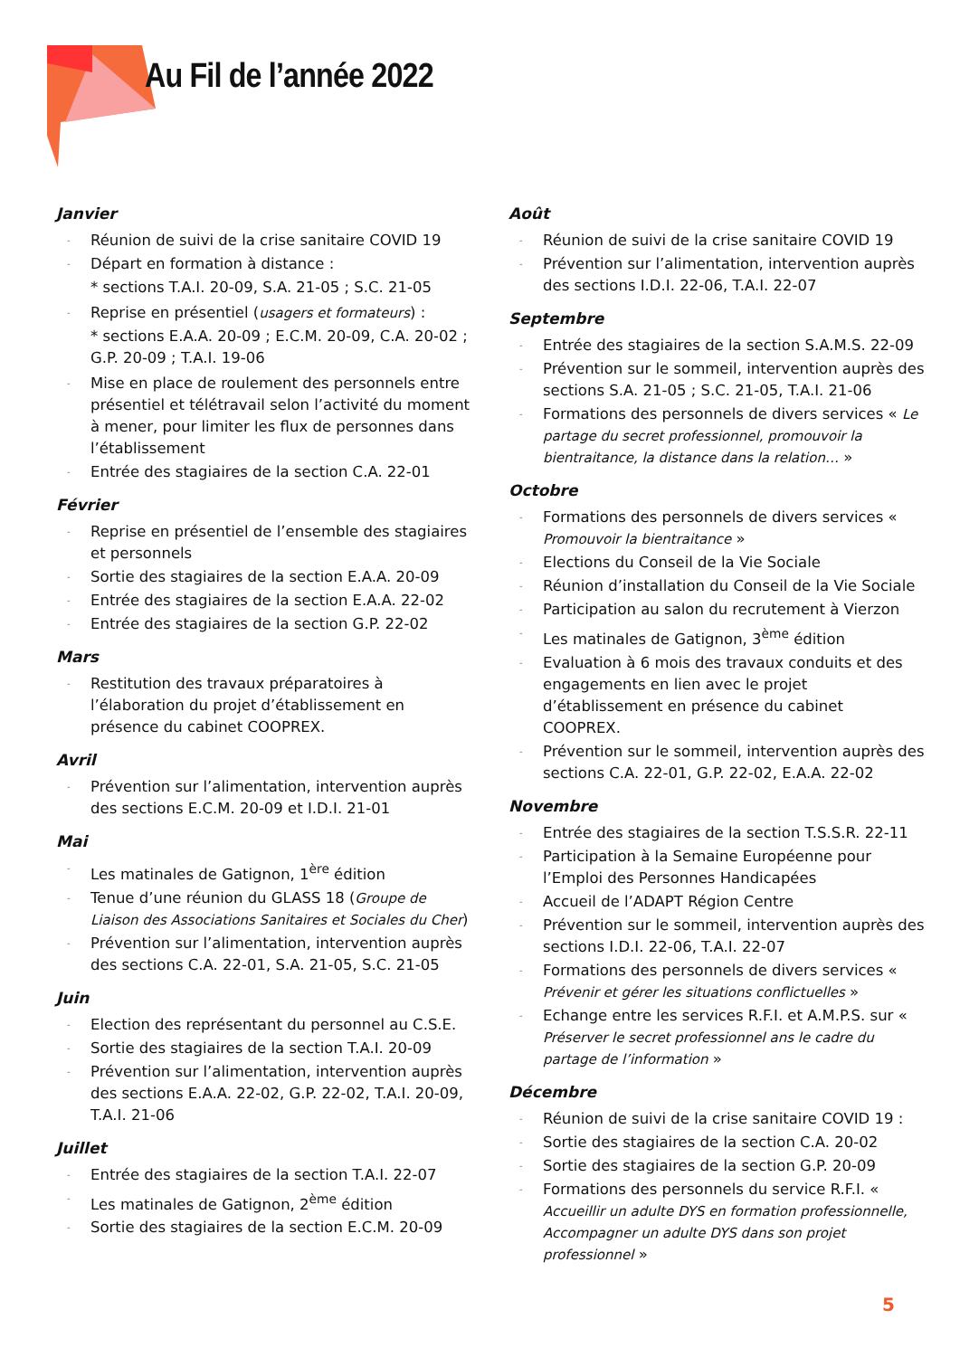Au Fil de l’année 2022
Janvier
Réunion de suivi de la crise sanitaire COVID 19
Départ en formation à distance :
* sections T.A.I. 20-09, S.A. 21-05 ; S.C. 21-05
Reprise en présentiel (usagers et formateurs) :
* sections E.A.A. 20-09 ; E.C.M. 20-09, C.A. 20-02 ; G.P. 20-09 ; T.A.I. 19-06
Mise en place de roulement des personnels entre présentiel et télétravail selon l’activité du moment à mener, pour limiter les flux de personnes dans l’établissement
Entrée des stagiaires de la section C.A. 22-01
Février
Reprise en présentiel de l’ensemble des stagiaires et personnels
Sortie des stagiaires de la section E.A.A. 20-09
Entrée des stagiaires de la section E.A.A. 22-02
Entrée des stagiaires de la section G.P. 22-02
Mars
Restitution des travaux préparatoires à l’élaboration du projet d’établissement en présence du cabinet COOPREX.
Avril
Prévention sur l’alimentation, intervention auprès des sections E.C.M. 20-09 et I.D.I. 21-01
Mai
Les matinales de Gatignon, 1<sup>ère</sup> édition
Tenue d’une réunion du GLASS 18 (Groupe de Liaison des Associations Sanitaires et Sociales du Cher)
Prévention sur l’alimentation, intervention auprès des sections C.A. 22-01, S.A. 21-05, S.C. 21-05
Juin
Election des représentant du personnel au C.S.E.
Sortie des stagiaires de la section T.A.I. 20-09
Prévention sur l’alimentation, intervention auprès des sections E.A.A. 22-02, G.P. 22-02, T.A.I. 20-09, T.A.I. 21-06
Juillet
Entrée des stagiaires de la section T.A.I. 22-07
Les matinales de Gatignon, 2<sup>ème</sup> édition
Sortie des stagiaires de la section E.C.M. 20-09
Août
Réunion de suivi de la crise sanitaire COVID 19
Prévention sur l’alimentation, intervention auprès des sections I.D.I. 22-06, T.A.I. 22-07
Septembre
Entrée des stagiaires de la section S.A.M.S. 22-09
Prévention sur le sommeil, intervention auprès des sections S.A. 21-05 ; S.C. 21-05, T.A.I. 21-06
Formations des personnels de divers services « Le partage du secret professionnel, promouvoir la bientraitance, la distance dans la relation… »
Octobre
Formations des personnels de divers services « Promouvoir la bientraitance »
Elections du Conseil de la Vie Sociale
Réunion d’installation du Conseil de la Vie Sociale
Participation au salon du recrutement à Vierzon
Les matinales de Gatignon, 3<sup>ème</sup> édition
Evaluation à 6 mois des travaux conduits et des engagements en lien avec le projet d’établissement en présence du cabinet COOPREX.
Prévention sur le sommeil, intervention auprès des sections C.A. 22-01, G.P. 22-02, E.A.A. 22-02
Novembre
Entrée des stagiaires de la section T.S.S.R. 22-11
Participation à la Semaine Européenne pour l’Emploi des Personnes Handicapées
Accueil de l’ADAPT Région Centre
Prévention sur le sommeil, intervention auprès des sections I.D.I. 22-06, T.A.I. 22-07
Formations des personnels de divers services « Prévenir et gérer les situations conflictuelles »
Echange entre les services R.F.I. et A.M.P.S. sur « Préserver le secret professionnel ans le cadre du partage de l’information »
Décembre
Réunion de suivi de la crise sanitaire COVID 19 :
Sortie des stagiaires de la section C.A. 20-02
Sortie des stagiaires de la section G.P. 20-09
Formations des personnels du service R.F.I. « Accueillir un adulte DYS en formation professionnelle, Accompagner un adulte DYS dans son projet professionnel »
5